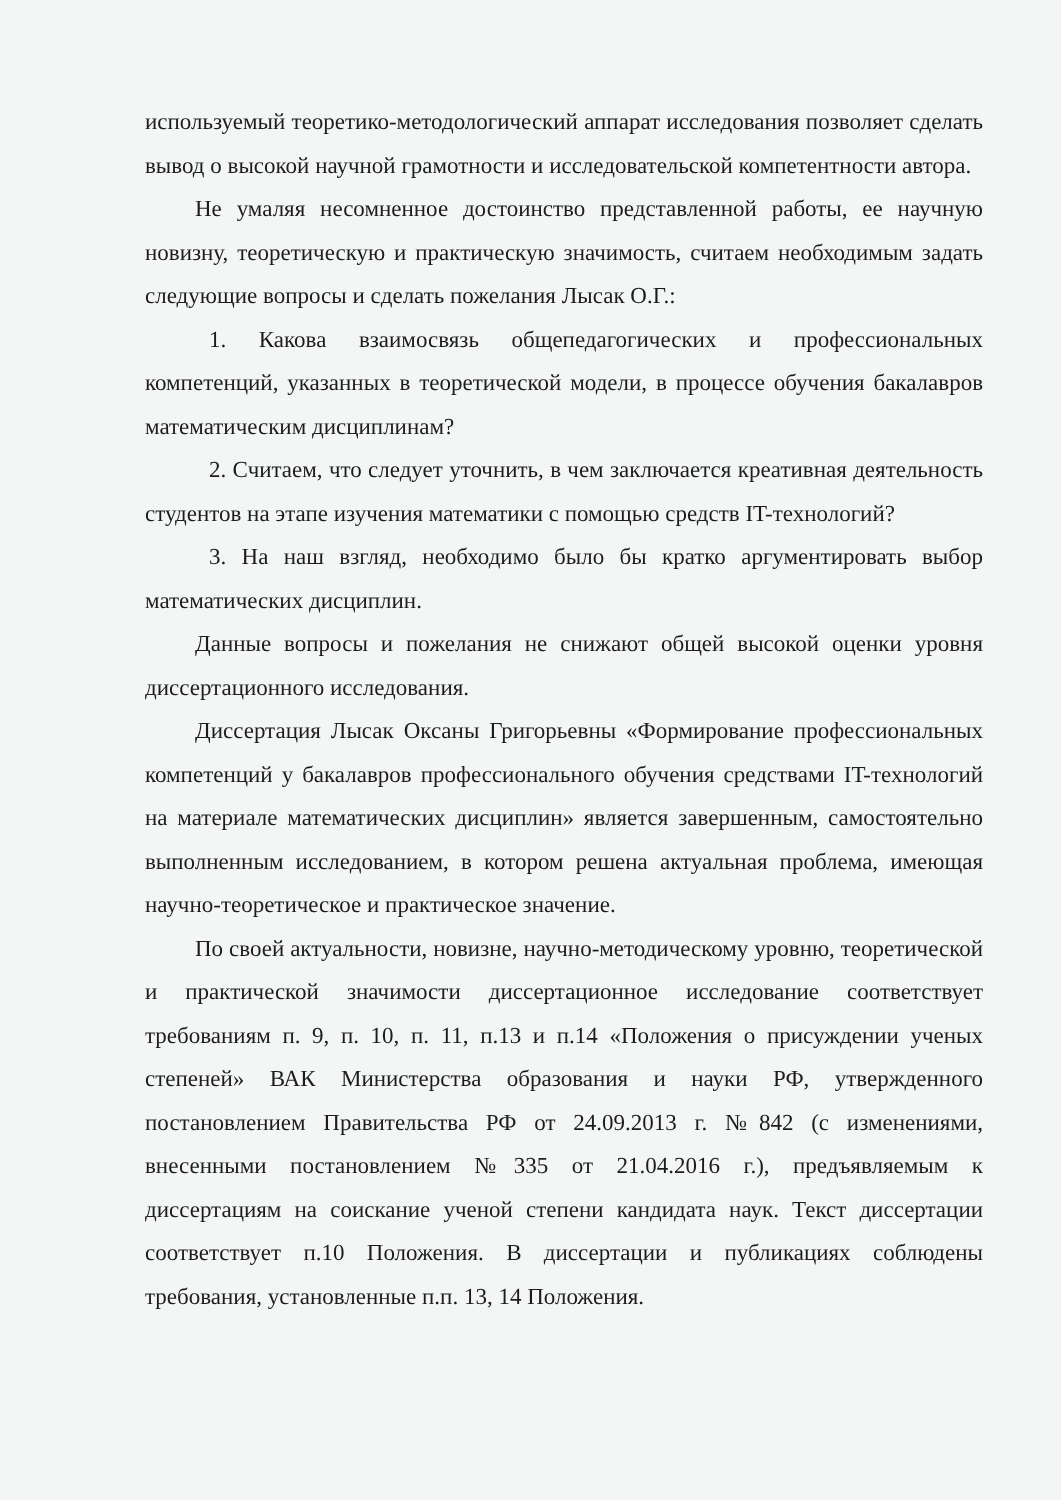используемый теоретико-методологический аппарат исследования позволяет сделать вывод о высокой научной грамотности и исследовательской компетентности автора.
Не умаляя несомненное достоинство представленной работы, ее научную новизну, теоретическую и практическую значимость, считаем необходимым задать следующие вопросы и сделать пожелания Лысак О.Г.:
1. Какова взаимосвязь общепедагогических и профессиональных компетенций, указанных в теоретической модели, в процессе обучения бакалавров математическим дисциплинам?
2. Считаем, что следует уточнить, в чем заключается креативная деятельность студентов на этапе изучения математики с помощью средств IT-технологий?
3. На наш взгляд, необходимо было бы кратко аргументировать выбор математических дисциплин.
Данные вопросы и пожелания не снижают общей высокой оценки уровня диссертационного исследования.
Диссертация Лысак Оксаны Григорьевны «Формирование профессиональных компетенций у бакалавров профессионального обучения средствами IT-технологий на материале математических дисциплин» является завершенным, самостоятельно выполненным исследованием, в котором решена актуальная проблема, имеющая научно-теоретическое и практическое значение.
По своей актуальности, новизне, научно-методическому уровню, теоретической и практической значимости диссертационное исследование соответствует требованиям п. 9, п. 10, п. 11, п.13 и п.14 «Положения о присуждении ученых степеней» ВАК Министерства образования и науки РФ, утвержденного постановлением Правительства РФ от 24.09.2013 г. №842 (с изменениями, внесенными постановлением №335 от 21.04.2016 г.), предъявляемым к диссертациям на соискание ученой степени кандидата наук. Текст диссертации соответствует п.10 Положения. В диссертации и публикациях соблюдены требования, установленные п.п. 13, 14 Положения.